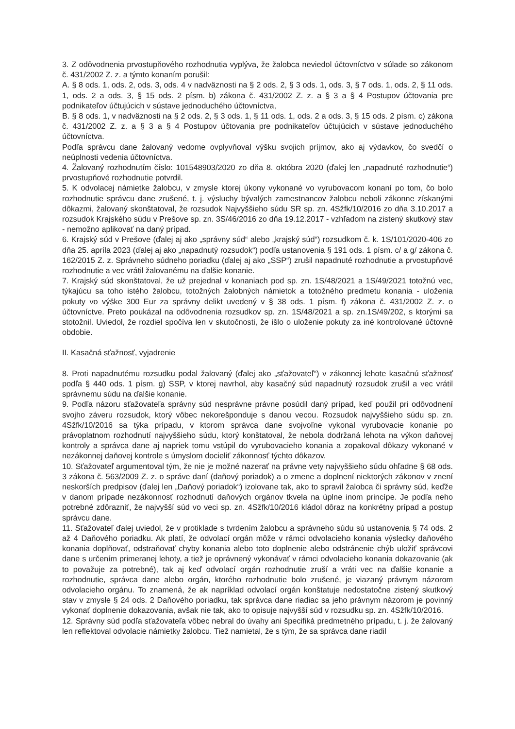3. Z odôvodnenia prvostupňového rozhodnutia vyplýva, že žalobca neviedol účtovníctvo v súlade so zákonom č. 431/2002 Z. z. a týmto konaním porušil:
A. § 8 ods. 1, ods. 2, ods. 3, ods. 4 v nadväznosti na § 2 ods. 2, § 3 ods. 1, ods. 3, § 7 ods. 1, ods. 2, § 11 ods. 1, ods. 2 a ods. 3, § 15 ods. 2 písm. b) zákona č. 431/2002 Z. z. a § 3 a § 4 Postupov účtovania pre podnikateľov účtujúcich v sústave jednoduchého účtovníctva,
B. § 8 ods. 1, v nadväznosti na § 2 ods. 2, § 3 ods. 1, § 11 ods. 1, ods. 2 a ods. 3, § 15 ods. 2 písm. c) zákona č. 431/2002 Z. z. a § 3 a § 4 Postupov účtovania pre podnikateľov účtujúcich v sústave jednoduchého účtovníctva.
Podľa správcu dane žalovaný vedome ovplyvňoval výšku svojich príjmov, ako aj výdavkov, čo svedčí o neúplnosti vedenia účtovníctva.
4. Žalovaný rozhodnutím číslo: 101548903/2020 zo dňa 8. októbra 2020 (ďalej len „napadnuté rozhodnutie“) prvostupňové rozhodnutie potvrdil.
5. K odvolacej námietke žalobcu, v zmysle ktorej úkony vykonané vo vyrubovacom konaní po tom, čo bolo rozhodnutie správcu dane zrušené, t. j. výsluchy bývalých zamestnancov žalobcu neboli zákonne získanými dôkazmi, žalovaný skonštatoval, že rozsudok Najvyššieho súdu SR sp. zn. 4Sžfk/10/2016 zo dňa 3.10.2017 a rozsudok Krajského súdu v Prešove sp. zn. 3S/46/2016 zo dňa 19.12.2017 - vzhľadom na zistený skutkový stav - nemožno aplikovať na daný prípad.
6. Krajský súd v Prešove (ďalej aj ako „správny súd“ alebo „krajský súd“) rozsudkom č. k. 1S/101/2020-406 zo dňa 25. apríla 2023 (ďalej aj ako „napadnutý rozsudok“) podľa ustanovenia § 191 ods. 1 písm. c/ a g/ zákona č. 162/2015 Z. z. Správneho súdneho poriadku (ďalej aj ako „SSP“) zrušil napadnuté rozhodnutie a prvostupňové rozhodnutie a vec vrátil žalovanému na ďalšie konanie.
7. Krajský súd skonštatoval, že už prejednal v konaniach pod sp. zn. 1S/48/2021 a 1S/49/2021 totožnú vec, týkajúcu sa toho istého žalobcu, totožných žalobných námietok a totožného predmetu konania - uloženia pokuty vo výške 300 Eur za správny delikt uvedený v § 38 ods. 1 písm. f) zákona č. 431/2002 Z. z. o účtovníctve. Preto poukázal na odôvodnenia rozsudkov sp. zn. 1S/48/2021 a sp. zn.1S/49/202, s ktorými sa stotožnil. Uviedol, že rozdiel spočíva len v skutočnosti, že išlo o uloženie pokuty za iné kontrolované účtovné obdobie.
II. Kasačná sťažnosť, vyjadrenie
8. Proti napadnutému rozsudku podal žalovaný (ďalej ako „sťažovateľ“) v zákonnej lehote kasačnú sťažnosť podľa § 440 ods. 1 písm. g) SSP, v ktorej navrhol, aby kasačný súd napadnutý rozsudok zrušil a vec vrátil správnemu súdu na ďalšie konanie.
9. Podľa názoru sťažovateľa správny súd nesprávne právne posúdil daný prípad, keď použil pri odôvodnení svojho záveru rozsudok, ktorý vôbec nekorešponduje s danou vecou. Rozsudok najvyššieho súdu sp. zn. 4Sžfk/10/2016 sa týka prípadu, v ktorom správca dane svojvoľne vykonal vyrubovacie konanie po právoplatnom rozhodnutí najvyššieho súdu, ktorý konštatoval, že nebola dodržaná lehota na výkon daňovej kontroly a správca dane aj napriek tomu vstúpil do vyrubovacieho konania a zopakoval dôkazy vykonané v nezákonnej daňovej kontrole s úmyslom docieliť zákonnosť týchto dôkazov.
10. Sťažovateľ argumentoval tým, že nie je možné nazerať na právne vety najvyššieho súdu ohľadne § 68 ods. 3 zákona č. 563/2009 Z. z. o správe daní (daňový poriadok) a o zmene a doplnení niektorých zákonov v znení neskorších predpisov (ďalej len „Daňový poriadok“) izolovane tak, ako to spravil žalobca či správny súd, keďže v danom prípade nezákonnosť rozhodnutí daňových orgánov tkvela na úplne inom princípe. Je podľa neho potrebné zdôrazniť, že najvyšší súd vo veci sp. zn. 4Sžfk/10/2016 kládol dôraz na konkrétny prípad a postup správcu dane.
11. Sťažovateľ ďalej uviedol, že v protiklade s tvrdením žalobcu a správneho súdu sú ustanovenia § 74 ods. 2 až 4 Daňového poriadku. Ak platí, že odvolací orgán môže v rámci odvolacieho konania výsledky daňového konania doplňovať, odstraňovať chyby konania alebo toto doplnenie alebo odstránenie chýb uložiť správcovi dane s určením primeranej lehoty, a tiež je oprávnený vykonávať v rámci odvolacieho konania dokazovanie (ak to považuje za potrebné), tak aj keď odvolací orgán rozhodnutie zruší a vráti vec na ďalšie konanie a rozhodnutie, správca dane alebo orgán, ktorého rozhodnutie bolo zrušené, je viazaný právnym názorom odvolacieho orgánu. To znamená, že ak napríklad odvolací orgán konštatuje nedostatočne zistený skutkový stav v zmysle § 24 ods. 2 Daňového poriadku, tak správca dane riadiac sa jeho právnym názorom je povinný vykonať doplnenie dokazovania, avšak nie tak, ako to opisuje najvyšší súd v rozsudku sp. zn. 4Sžfk/10/2016.
12. Správny súd podľa sťažovateľa vôbec nebral do úvahy ani špecifiká predmetného prípadu, t. j. že žalovaný len reflektoval odvolacie námietky žalobcu. Tiež namietal, že s tým, že sa správca dane riadil